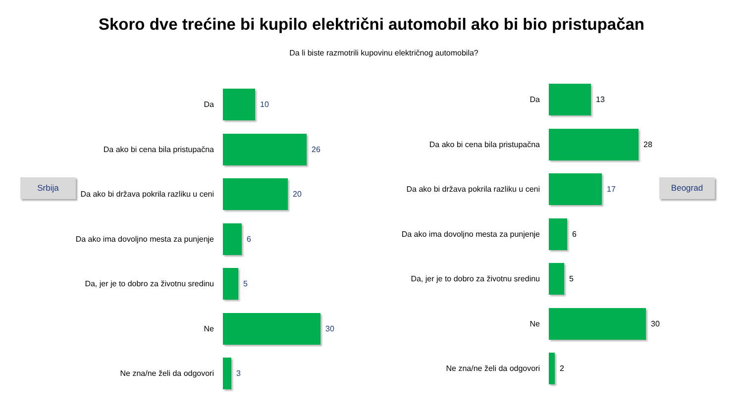Skoro dve trećine bi kupilo električni automobil ako bi bio pristupačan
Da li biste razmotrili kupovinu električnog automobila?
Srbija Beograd
Da 10
Da ako bi cena bila pristupačna 26
Da ako bi država pokrila razliku u ceni 20
Da ako ima dovoljno mesta za punjenje 6
Da, jer je to dobro za životnu sredinu 5
Ne 30
Ne zna/ne želi da odgovori 3
Da 13
Da ako bi cena bila pristupačna 28
Da ako bi država pokrila razliku u ceni
17
Da ako ima dovoljno mesta za punjenje
6
Da, jer je to dobro za životnu sredinu
5
Ne 30
Ne zna/ne želi da odgovori 2